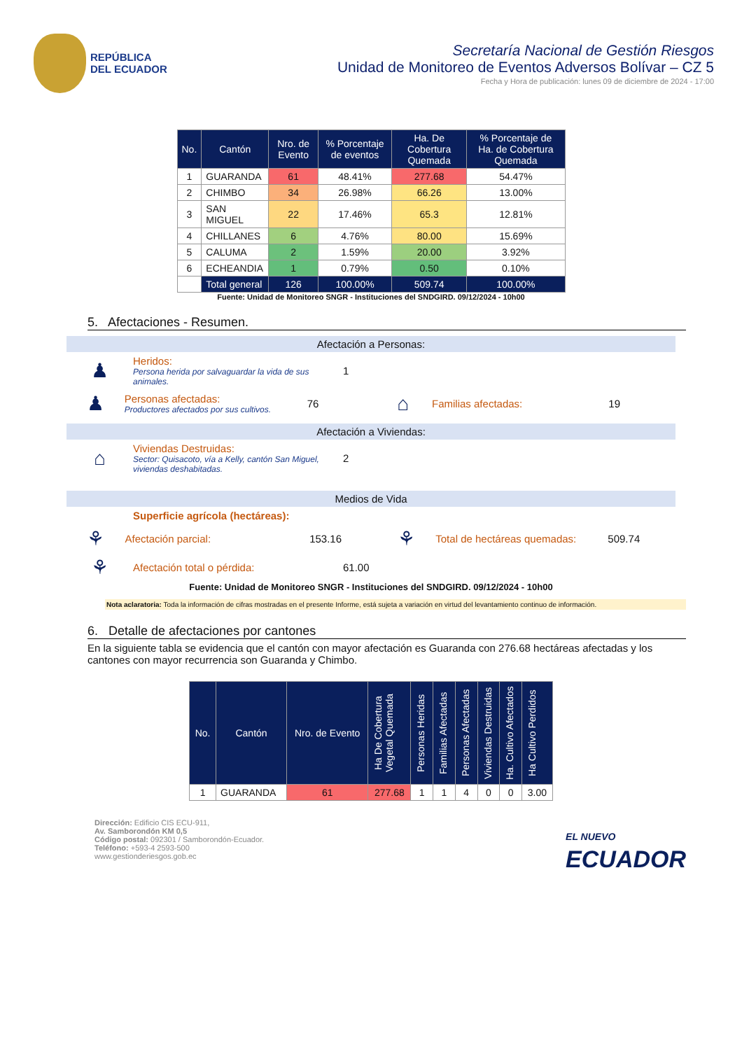REPÚBLICA
DEL ECUADOR
Secretaría Nacional de Gestión Riesgos
Unidad de Monitoreo de Eventos Adversos Bolívar – CZ 5
Fecha y Hora de publicación: lunes 09 de diciembre de 2024 - 17:00
| No. | Cantón | Nro. de Evento | % Porcentaje de eventos | Ha. De Cobertura Quemada | % Porcentaje de Ha. de Cobertura Quemada |
| --- | --- | --- | --- | --- | --- |
| 1 | GUARANDA | 61 | 48.41% | 277.68 | 54.47% |
| 2 | CHIMBO | 34 | 26.98% | 66.26 | 13.00% |
| 3 | SAN MIGUEL | 22 | 17.46% | 65.3 | 12.81% |
| 4 | CHILLANES | 6 | 4.76% | 80.00 | 15.69% |
| 5 | CALUMA | 2 | 1.59% | 20.00 | 3.92% |
| 6 | ECHEANDIA | 1 | 0.79% | 0.50 | 0.10% |
| | Total general | 126 | 100.00% | 509.74 | 100.00% |
Fuente: Unidad de Monitoreo SNGR - Instituciones del SNDGIRD. 09/12/2024 - 10h00
5. Afectaciones - Resumen.
Afectación a Personas:
♟
Heridos:
Persona herida por salvaguardar la vida de sus animales.
1
♟
Personas afectadas:
Productores afectados por sus cultivos.
76
⌂
Familias afectadas: 19
Afectación a Viviendas:
⌂
Viviendas Destruidas:
Sector: Quisacoto, vía a Kelly, cantón San Miguel, viviendas deshabitadas.
2
Medios de Vida
Superficie agrícola (hectáreas):
⚘
Afectación parcial: 153.16
⚘
Total de hectáreas quemadas: 509.74
⚘
Afectación total o pérdida: 61.00
Fuente: Unidad de Monitoreo SNGR - Instituciones del SNDGIRD. 09/12/2024 - 10h00
Nota aclaratoria: Toda la información de cifras mostradas en el presente Informe, está sujeta a variación en virtud del levantamiento continuo de información.
6. Detalle de afectaciones por cantones
En la siguiente tabla se evidencia que el cantón con mayor afectación es Guaranda con 276.68 hectáreas afectadas y los cantones con mayor recurrencia son Guaranda y Chimbo.
| No. | Cantón | Nro. de Evento | Ha De Cobertura Vegetal Quemada | Personas Heridas | Familias Afectadas | Personas Afectadas | Viviendas Destruidas | Ha. Cultivo Afectados | Ha Cultivo Perdidos |
| --- | --- | --- | --- | --- | --- | --- | --- | --- | --- |
| 1 | GUARANDA | 61 | 277.68 | 1 | 1 | 4 | 0 | 0 | 3.00 |
Dirección: Edificio CIS ECU-911,
Av. Samborondón KM 0,5
Código postal: 092301 / Samborondón-Ecuador.
Teléfono: +593-4 2593-500
www.gestionderiesgos.gob.ec
EL NUEVO
ECUADOR